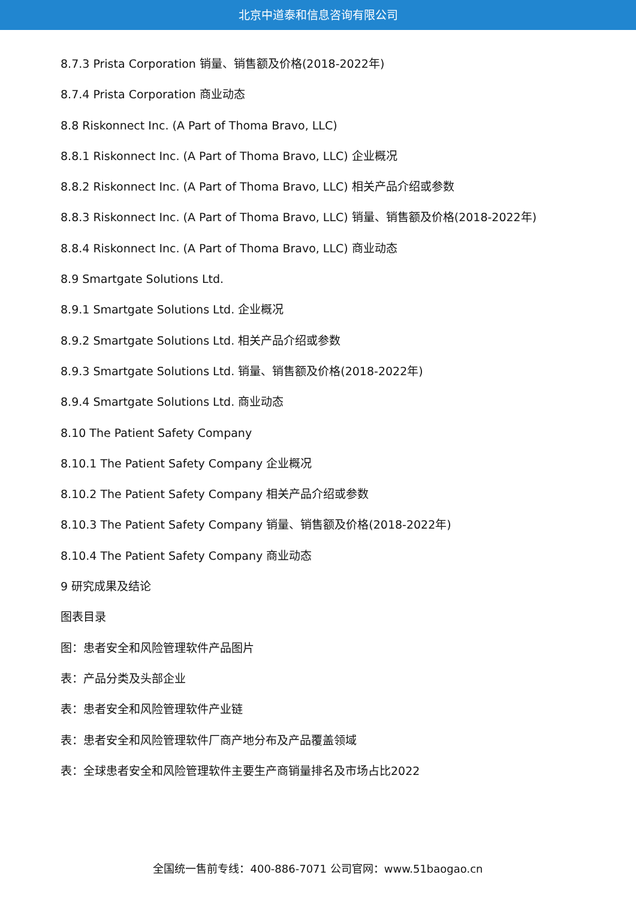北京中道泰和信息咨询有限公司
8.7.3 Prista Corporation 销量、销售额及价格(2018-2022年)
8.7.4 Prista Corporation 商业动态
8.8 Riskonnect Inc. (A Part of Thoma Bravo, LLC)
8.8.1 Riskonnect Inc. (A Part of Thoma Bravo, LLC) 企业概况
8.8.2 Riskonnect Inc. (A Part of Thoma Bravo, LLC) 相关产品介绍或参数
8.8.3 Riskonnect Inc. (A Part of Thoma Bravo, LLC) 销量、销售额及价格(2018-2022年)
8.8.4 Riskonnect Inc. (A Part of Thoma Bravo, LLC) 商业动态
8.9 Smartgate Solutions Ltd.
8.9.1 Smartgate Solutions Ltd. 企业概况
8.9.2 Smartgate Solutions Ltd. 相关产品介绍或参数
8.9.3 Smartgate Solutions Ltd. 销量、销售额及价格(2018-2022年)
8.9.4 Smartgate Solutions Ltd. 商业动态
8.10 The Patient Safety Company
8.10.1 The Patient Safety Company 企业概况
8.10.2 The Patient Safety Company 相关产品介绍或参数
8.10.3 The Patient Safety Company 销量、销售额及价格(2018-2022年)
8.10.4 The Patient Safety Company 商业动态
9 研究成果及结论
图表目录
图：患者安全和风险管理软件产品图片
表：产品分类及头部企业
表：患者安全和风险管理软件产业链
表：患者安全和风险管理软件厂商产地分布及产品覆盖领域
表：全球患者安全和风险管理软件主要生产商销量排名及市场占比2022
全国统一售前专线：400-886-7071 公司官网：www.51baogao.cn